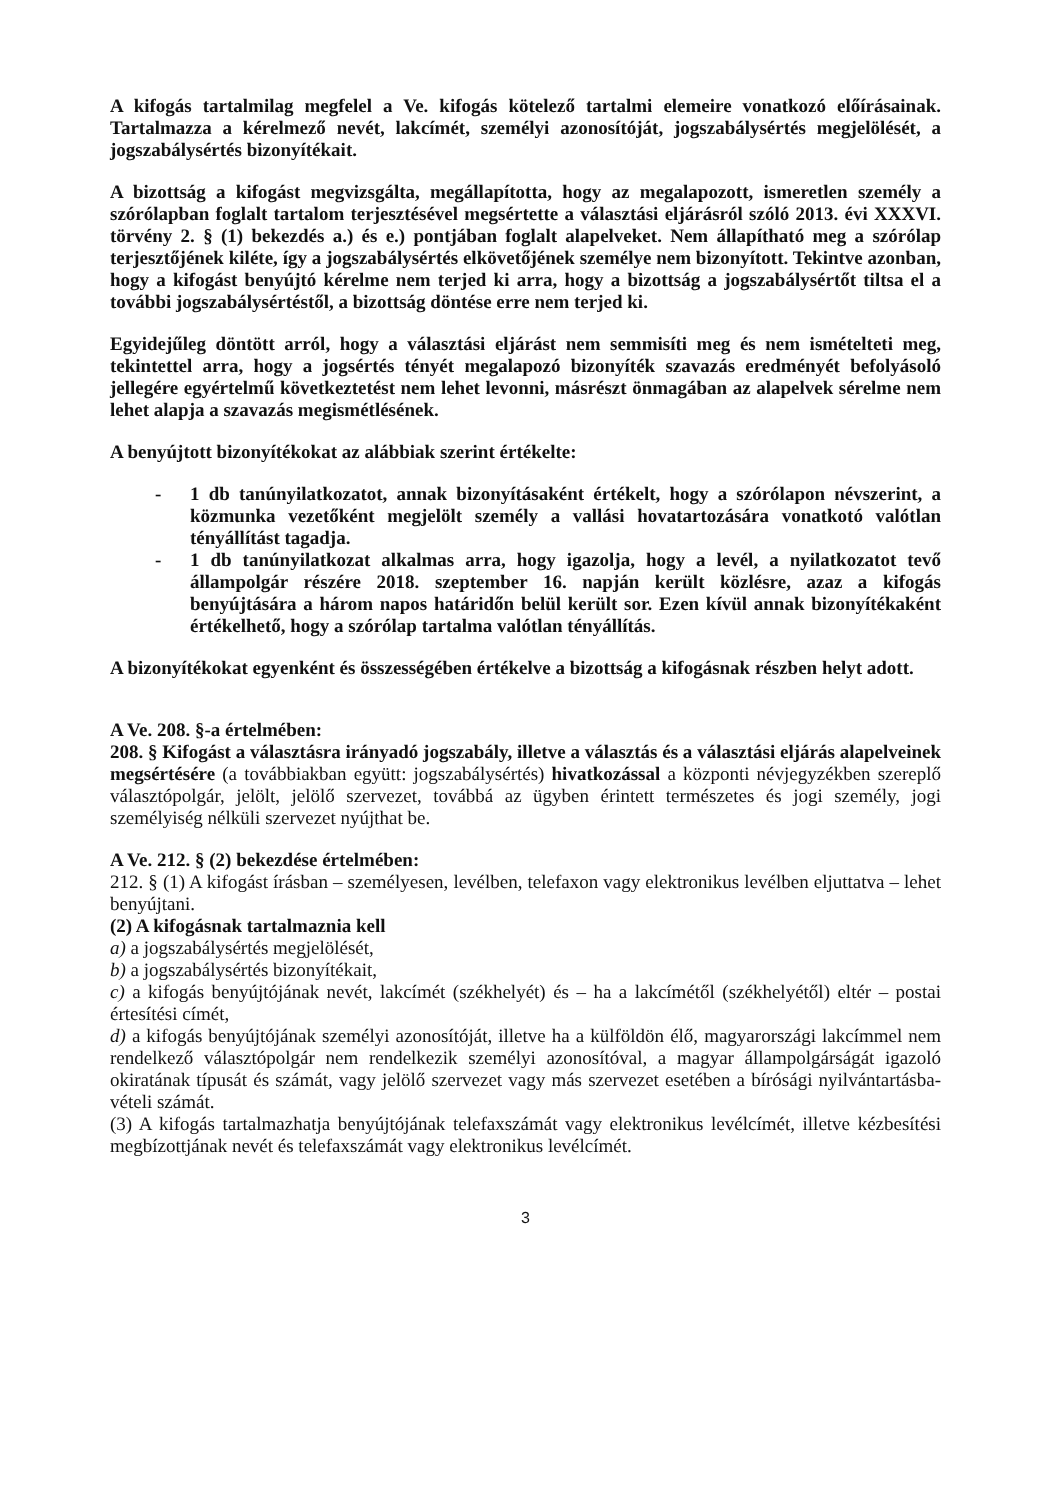A kifogás tartalmilag megfelel a Ve. kifogás kötelező tartalmi elemeire vonatkozó előírásainak. Tartalmazza a kérelmező nevét, lakcímét, személyi azonosítóját, jogszabálysértés megjelölését, a jogszabálysértés bizonyítékait.
A bizottság a kifogást megvizsgálta, megállapította, hogy az megalapozott, ismeretlen személy a szórólapban foglalt tartalom terjesztésével megsértette a választási eljárásról szóló 2013. évi XXXVI. törvény 2. § (1) bekezdés a.) és e.) pontjában foglalt alapelveket. Nem állapítható meg a szórólap terjesztőjének kiléte, így a jogszabálysértés elkövetőjének személye nem bizonyított. Tekintve azonban, hogy a kifogást benyújtó kérelme nem terjed ki arra, hogy a bizottság a jogszabálysértőt tiltsa el a további jogszabálysértéstől, a bizottság döntése erre nem terjed ki.
Egyidejűleg döntött arról, hogy a választási eljárást nem semmisíti meg és nem ismételteti meg, tekintettel arra, hogy a jogsértés tényét megalapozó bizonyíték szavazás eredményét befolyásoló jellegére egyértelmű következtetést nem lehet levonni, másrészt önmagában az alapelvek sérelme nem lehet alapja a szavazás megismétlésének.
A benyújtott bizonyítékokat az alábbiak szerint értékelte:
- 1 db tanúnyilatkozatot, annak bizonyításaként értékelt, hogy a szórólapon névszerint, a közmunka vezetőként megjelölt személy a vallási hovatartozására vonatkotó valótlan tényállítást tagadja.
- 1 db tanúnyilatkozat alkalmas arra, hogy igazolja, hogy a levél, a nyilatkozatot tevő állampolgár részére 2018. szeptember 16. napján került közlésre, azaz a kifogás benyújtására a három napos határidőn belül került sor. Ezen kívül annak bizonyítékaként értékelhető, hogy a szórólap tartalma valótlan tényállítás.
A bizonyítékokat egyenként és összességében értékelve a bizottság a kifogásnak részben helyt adott.
A Ve. 208. §-a értelmében:
208. § Kifogást a választásra irányadó jogszabály, illetve a választás és a választási eljárás alapelveinek megsértésére (a továbbiakban együtt: jogszabálysértés) hivatkozással a központi névjegyzékben szereplő választópolgár, jelölt, jelölő szervezet, továbbá az ügyben érintett természetes és jogi személy, jogi személyiség nélküli szervezet nyújthat be.
A Ve. 212. § (2) bekezdése értelmében:
212. § (1) A kifogást írásban – személyesen, levélben, telefaxon vagy elektronikus levélben eljuttatva – lehet benyújtani.
(2) A kifogásnak tartalmaznia kell
a) a jogszabálysértés megjelölését,
b) a jogszabálysértés bizonyítékait,
c) a kifogás benyújtójának nevét, lakcímét (székhelyét) és – ha a lakcímétől (székhelyétől) eltér – postai értesítési címét,
d) a kifogás benyújtójának személyi azonosítóját, illetve ha a külföldön élő, magyarországi lakcímmel nem rendelkező választópolgár nem rendelkezik személyi azonosítóval, a magyar állampolgárságát igazoló okiratának típusát és számát, vagy jelölő szervezet vagy más szervezet esetében a bírósági nyilvántartásba-vételi számát.
(3) A kifogás tartalmazhatja benyújtójának telefaxszámát vagy elektronikus levélcímét, illetve kézbesítési megbízottjának nevét és telefaxszámát vagy elektronikus levélcímét.
3